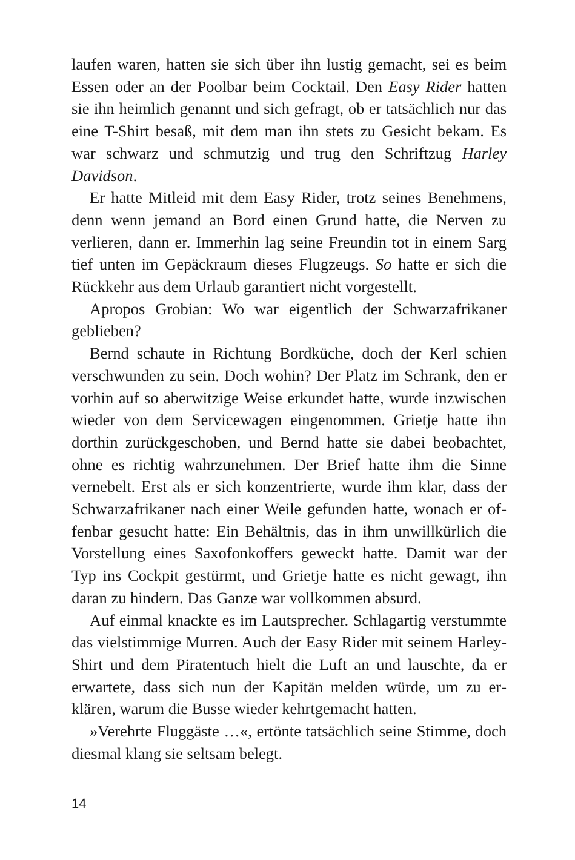laufen waren, hatten sie sich über ihn lustig gemacht, sei es beim Essen oder an der Poolbar beim Cocktail. Den Easy Rider hatten sie ihn heimlich genannt und sich gefragt, ob er tatsächlich nur das eine T-Shirt besaß, mit dem man ihn stets zu Gesicht bekam. Es war schwarz und schmutzig und trug den Schriftzug Harley Davidson.
Er hatte Mitleid mit dem Easy Rider, trotz seines Benehmens, denn wenn jemand an Bord einen Grund hatte, die Nerven zu verlieren, dann er. Immerhin lag seine Freundin tot in einem Sarg tief unten im Gepäckraum dieses Flugzeugs. So hatte er sich die Rückkehr aus dem Urlaub garantiert nicht vorgestellt.
Apropos Grobian: Wo war eigentlich der Schwarzafrikaner geblieben?
Bernd schaute in Richtung Bordküche, doch der Kerl schien verschwunden zu sein. Doch wohin? Der Platz im Schrank, den er vorhin auf so aberwitzige Weise erkundet hatte, wurde inzwi­schen wieder von dem Servicewagen eingenommen. Grietje hatte ihn dorthin zurückgeschoben, und Bernd hatte sie dabei beobach­tet, ohne es richtig wahrzunehmen. Der Brief hatte ihm die Sinne vernebelt. Erst als er sich konzentrierte, wurde ihm klar, dass der Schwarzafrikaner nach einer Weile gefunden hatte, wonach er of­fenbar gesucht hatte: Ein Behältnis, das in ihm unwillkürlich die Vorstellung eines Saxofonkoffers geweckt hatte. Damit war der Typ ins Cockpit gestürmt, und Grietje hatte es nicht gewagt, ihn daran zu hindern. Das Ganze war vollkommen absurd.
Auf einmal knackte es im Lautsprecher. Schlagartig verstummte das vielstimmige Murren. Auch der Easy Rider mit seinem Har­ley-Shirt und dem Piratentuch hielt die Luft an und lauschte, da er erwartete, dass sich nun der Kapitän melden würde, um zu er­klären, warum die Busse wieder kehrtgemacht hatten.
»Verehrte Fluggäste …«, ertönte tatsächlich seine Stimme, doch diesmal klang sie seltsam belegt.
14